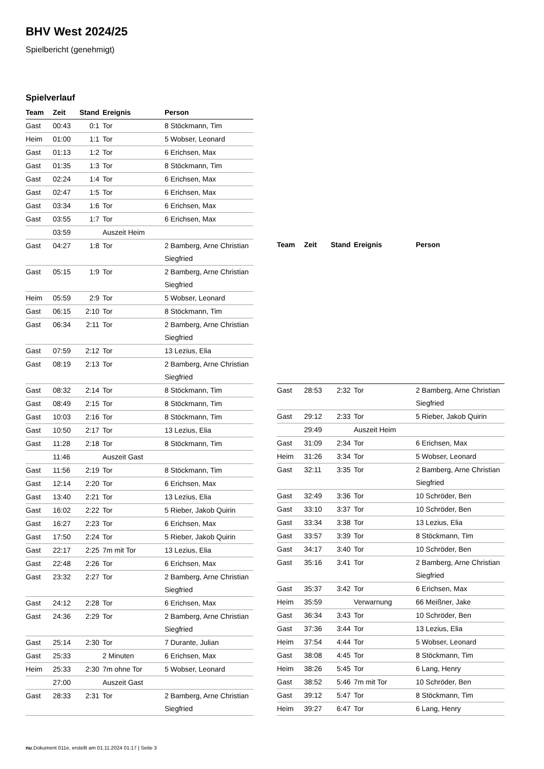BHV West 2024/25
Spielbericht (genehmigt)
Spielverlauf
| Team | Zeit | Stand | Ereignis | Person |
| --- | --- | --- | --- | --- |
| Gast | 00:43 | 0:1 | Tor | 8 Stöckmann, Tim |
| Heim | 01:00 | 1:1 | Tor | 5 Wobser, Leonard |
| Gast | 01:13 | 1:2 | Tor | 6 Erichsen, Max |
| Gast | 01:35 | 1:3 | Tor | 8 Stöckmann, Tim |
| Gast | 02:24 | 1:4 | Tor | 6 Erichsen, Max |
| Gast | 02:47 | 1:5 | Tor | 6 Erichsen, Max |
| Gast | 03:34 | 1:6 | Tor | 6 Erichsen, Max |
| Gast | 03:55 | 1:7 | Tor | 6 Erichsen, Max |
| | 03:59 | | Auszeit Heim | |
| Gast | 04:27 | 1:8 | Tor | 2 Bamberg, Arne Christian Siegfried |
| Gast | 05:15 | 1:9 | Tor | 2 Bamberg, Arne Christian Siegfried |
| Heim | 05:59 | 2:9 | Tor | 5 Wobser, Leonard |
| Gast | 06:15 | 2:10 | Tor | 8 Stöckmann, Tim |
| Gast | 06:34 | 2:11 | Tor | 2 Bamberg, Arne Christian Siegfried |
| Gast | 07:59 | 2:12 | Tor | 13 Lezius, Elia |
| Gast | 08:19 | 2:13 | Tor | 2 Bamberg, Arne Christian Siegfried |
| Gast | 08:32 | 2:14 | Tor | 8 Stöckmann, Tim |
| Gast | 08:49 | 2:15 | Tor | 8 Stöckmann, Tim |
| Gast | 10:03 | 2:16 | Tor | 8 Stöckmann, Tim |
| Gast | 10:50 | 2:17 | Tor | 13 Lezius, Elia |
| Gast | 11:28 | 2:18 | Tor | 8 Stöckmann, Tim |
| | 11:46 | | Auszeit Gast | |
| Gast | 11:56 | 2:19 | Tor | 8 Stöckmann, Tim |
| Gast | 12:14 | 2:20 | Tor | 6 Erichsen, Max |
| Gast | 13:40 | 2:21 | Tor | 13 Lezius, Elia |
| Gast | 16:02 | 2:22 | Tor | 5 Rieber, Jakob Quirin |
| Gast | 16:27 | 2:23 | Tor | 6 Erichsen, Max |
| Gast | 17:50 | 2:24 | Tor | 5 Rieber, Jakob Quirin |
| Gast | 22:17 | 2:25 | 7m mit Tor | 13 Lezius, Elia |
| Gast | 22:48 | 2:26 | Tor | 6 Erichsen, Max |
| Gast | 23:32 | 2:27 | Tor | 2 Bamberg, Arne Christian Siegfried |
| Gast | 24:12 | 2:28 | Tor | 6 Erichsen, Max |
| Gast | 24:36 | 2:29 | Tor | 2 Bamberg, Arne Christian Siegfried |
| Gast | 25:14 | 2:30 | Tor | 7 Durante, Julian |
| Gast | 25:33 | | 2 Minuten | 6 Erichsen, Max |
| Heim | 25:33 | 2:30 | 7m ohne Tor | 5 Wobser, Leonard |
| | 27:00 | | Auszeit Gast | |
| Gast | 28:33 | 2:31 | Tor | 2 Bamberg, Arne Christian Siegfried |
| Team | Zeit | Stand | Ereignis | Person |
| --- | --- | --- | --- | --- |
| Gast | 28:53 | 2:32 | Tor | 2 Bamberg, Arne Christian Siegfried |
| Gast | 29:12 | 2:33 | Tor | 5 Rieber, Jakob Quirin |
| | 29:49 | | Auszeit Heim | |
| Gast | 31:09 | 2:34 | Tor | 6 Erichsen, Max |
| Heim | 31:26 | 3:34 | Tor | 5 Wobser, Leonard |
| Gast | 32:11 | 3:35 | Tor | 2 Bamberg, Arne Christian Siegfried |
| Gast | 32:49 | 3:36 | Tor | 10 Schröder, Ben |
| Gast | 33:10 | 3:37 | Tor | 10 Schröder, Ben |
| Gast | 33:34 | 3:38 | Tor | 13 Lezius, Elia |
| Gast | 33:57 | 3:39 | Tor | 8 Stöckmann, Tim |
| Gast | 34:17 | 3:40 | Tor | 10 Schröder, Ben |
| Gast | 35:16 | 3:41 | Tor | 2 Bamberg, Arne Christian Siegfried |
| Gast | 35:37 | 3:42 | Tor | 6 Erichsen, Max |
| Heim | 35:59 | | Verwarnung | 66 Meißner, Jake |
| Gast | 36:34 | 3:43 | Tor | 10 Schröder, Ben |
| Gast | 37:36 | 3:44 | Tor | 13 Lezius, Elia |
| Heim | 37:54 | 4:44 | Tor | 5 Wobser, Leonard |
| Gast | 38:08 | 4:45 | Tor | 8 Stöckmann, Tim |
| Heim | 38:26 | 5:45 | Tor | 6 Lang, Henry |
| Gast | 38:52 | 5:46 | 7m mit Tor | 10 Schröder, Ben |
| Gast | 39:12 | 5:47 | Tor | 8 Stöckmann, Tim |
| Heim | 39:27 | 6:47 | Tor | 6 Lang, Henry |
nu.Dokument 011e, erstellt am 01.11.2024 01:17 | Seite 3